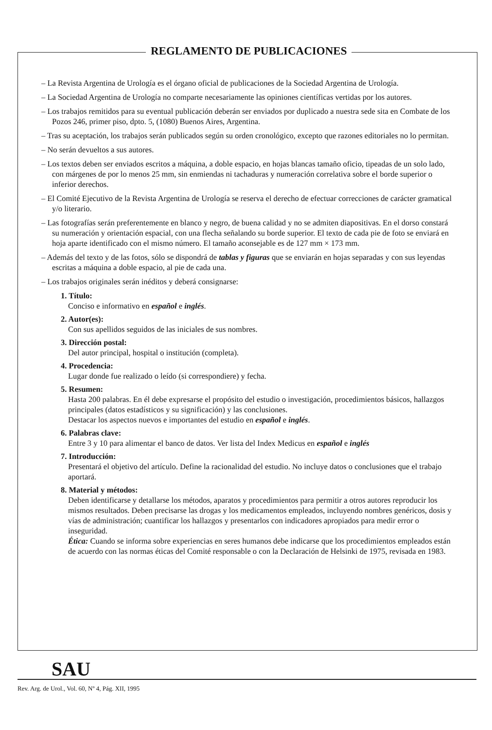REGLAMENTO DE PUBLICACIONES
– La Revista Argentina de Urología es el órgano oficial de publicaciones de la Sociedad Argentina de Urología.
– La Sociedad Argentina de Urología no comparte necesariamente las opiniones científicas vertidas por los autores.
– Los trabajos remitidos para su eventual publicación deberán ser enviados por duplicado a nuestra sede sita en Combate de los Pozos 246, primer piso, dpto. 5, (1080) Buenos Aires, Argentina.
– Tras su aceptación, los trabajos serán publicados según su orden cronológico, excepto que razones editoriales no lo permitan.
– No serán devueltos a sus autores.
– Los textos deben ser enviados escritos a máquina, a doble espacio, en hojas blancas tamaño oficio, tipeadas de un solo lado, con márgenes de por lo menos 25 mm, sin enmiendas ni tachaduras y numeración correlativa sobre el borde superior o inferior derechos.
– El Comité Ejecutivo de la Revista Argentina de Urología se reserva el derecho de efectuar correcciones de carácter gramatical y/o literario.
– Las fotografías serán preferentemente en blanco y negro, de buena calidad y no se admiten diapositivas. En el dorso constará su numeración y orientación espacial, con una flecha señalando su borde superior. El texto de cada pie de foto se enviará en hoja aparte identificado con el mismo número. El tamaño aconsejable es de 127 mm × 173 mm.
– Además del texto y de las fotos, sólo se dispondrá de tablas y figuras que se enviarán en hojas separadas y con sus leyendas escritas a máquina a doble espacio, al pie de cada una.
– Los trabajos originales serán inéditos y deberá consignarse:
1. Título:
Conciso e informativo en español e inglés.
2. Autor(es):
Con sus apellidos seguidos de las iniciales de sus nombres.
3. Dirección postal:
Del autor principal, hospital o institución (completa).
4. Procedencia:
Lugar donde fue realizado o leído (si correspondiere) y fecha.
5. Resumen:
Hasta 200 palabras. En él debe expresarse el propósito del estudio o investigación, procedimientos básicos, hallazgos principales (datos estadísticos y su significación) y las conclusiones.
Destacar los aspectos nuevos e importantes del estudio en español e inglés.
6. Palabras clave:
Entre 3 y 10 para alimentar el banco de datos. Ver lista del Index Medicus en español e inglés
7. Introducción:
Presentará el objetivo del artículo. Define la racionalidad del estudio. No incluye datos o conclusiones que el trabajo aportará.
8. Material y métodos:
Deben identificarse y detallarse los métodos, aparatos y procedimientos para permitir a otros autores reproducir los mismos resultados. Deben precisarse las drogas y los medicamentos empleados, incluyendo nombres genéricos, dosis y vías de administración; cuantificar los hallazgos y presentarlos con indicadores apropiados para medir error o inseguridad.
Ética: Cuando se informa sobre experiencias en seres humanos debe indicarse que los procedimientos empleados están de acuerdo con las normas éticas del Comité responsable o con la Declaración de Helsinki de 1975, revisada en 1983.
SAU
Rev. Arg. de Urol., Vol. 60, Nº 4, Pág. XII, 1995